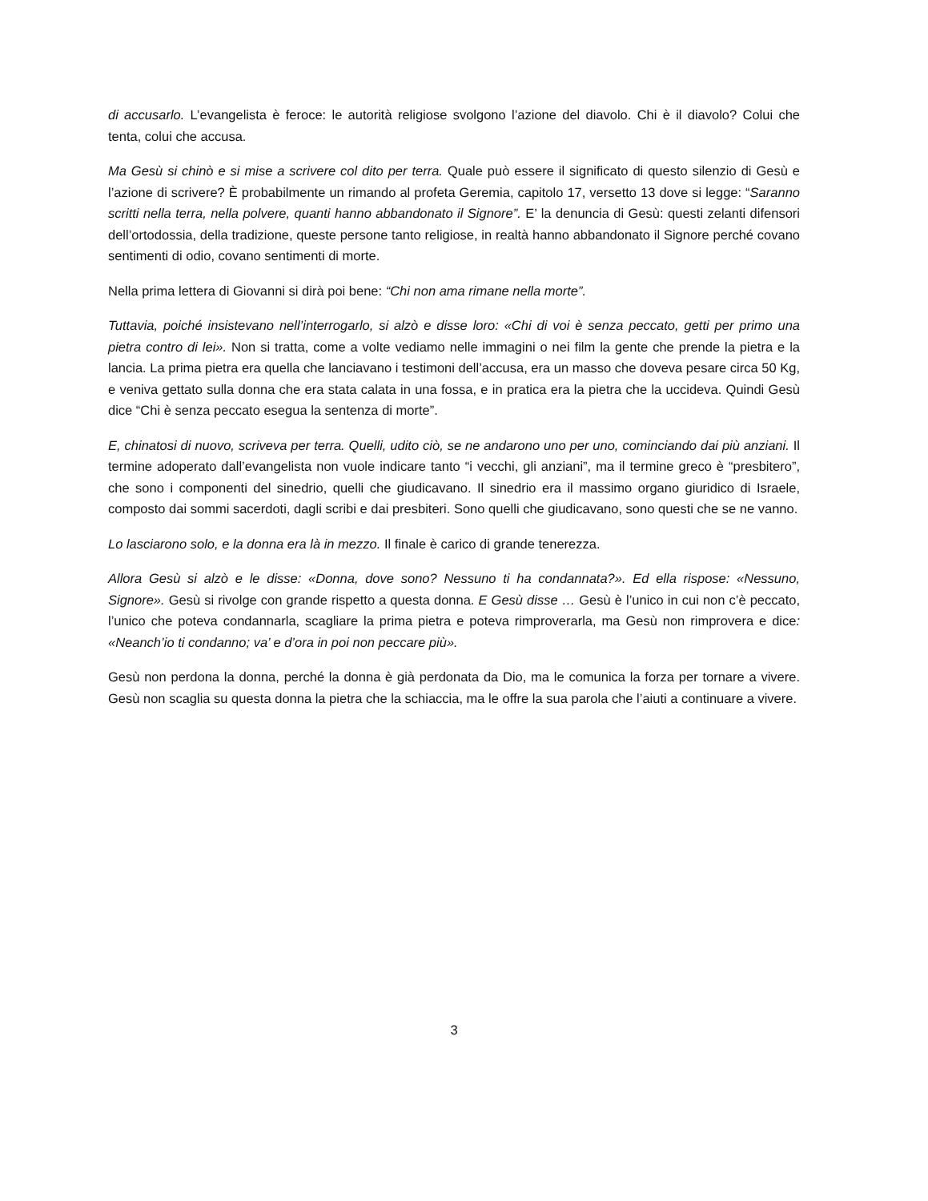di accusarlo. L’evangelista è feroce: le autorità religiose svolgono l’azione del diavolo. Chi è il diavolo? Colui che tenta, colui che accusa.
Ma Gesù si chinò e si mise a scrivere col dito per terra. Quale può essere il significato di questo silenzio di Gesù e l’azione di scrivere? È probabilmente un rimando al profeta Geremia, capitolo 17, versetto 13 dove si legge: “Saranno scritti nella terra, nella polvere, quanti hanno abbandonato il Signore”. E’ la denuncia di Gesù: questi zelanti difensori dell’ortodossia, della tradizione, queste persone tanto religiose, in realtà hanno abbandonato il Signore perché covano sentimenti di odio, covano sentimenti di morte.
Nella prima lettera di Giovanni si dirà poi bene: “Chi non ama rimane nella morte”.
Tuttavia, poiché insistevano nell’interrogarlo, si alzò e disse loro: «Chi di voi è senza peccato, getti per primo una pietra contro di lei». Non si tratta, come a volte vediamo nelle immagini o nei film la gente che prende la pietra e la lancia. La prima pietra era quella che lanciavano i testimoni dell’accusa, era un masso che doveva pesare circa 50 Kg, e veniva gettato sulla donna che era stata calata in una fossa, e in pratica era la pietra che la uccideva. Quindi Gesù dice “Chi è senza peccato esegua la sentenza di morte”.
E, chinatosi di nuovo, scriveva per terra. Quelli, udito ciò, se ne andarono uno per uno, cominciando dai più anziani. Il termine adoperato dall’evangelista non vuole indicare tanto “i vecchi, gli anziani”, ma il termine greco è “presbitero”, che sono i componenti del sinedrio, quelli che giudicavano. Il sinedrio era il massimo organo giuridico di Israele, composto dai sommi sacerdoti, dagli scribi e dai presbiteri. Sono quelli che giudicavano, sono questi che se ne vanno.
Lo lasciarono solo, e la donna era là in mezzo. Il finale è carico di grande tenerezza.
Allora Gesù si alzò e le disse: «Donna, dove sono? Nessuno ti ha condannata?». Ed ella rispose: «Nessuno, Signore». Gesù si rivolge con grande rispetto a questa donna. E Gesù disse … Gesù è l’unico in cui non c’è peccato, l’unico che poteva condannarla, scagliare la prima pietra e poteva rimproverarla, ma Gesù non rimprovera e dice: «Neanch’io ti condanno; va’ e d’ora in poi non peccare più».
Gesù non perdona la donna, perché la donna è già perdonata da Dio, ma le comunica la forza per tornare a vivere. Gesù non scaglia su questa donna la pietra che la schiaccia, ma le offre la sua parola che l’aiuti a continuare a vivere.
3